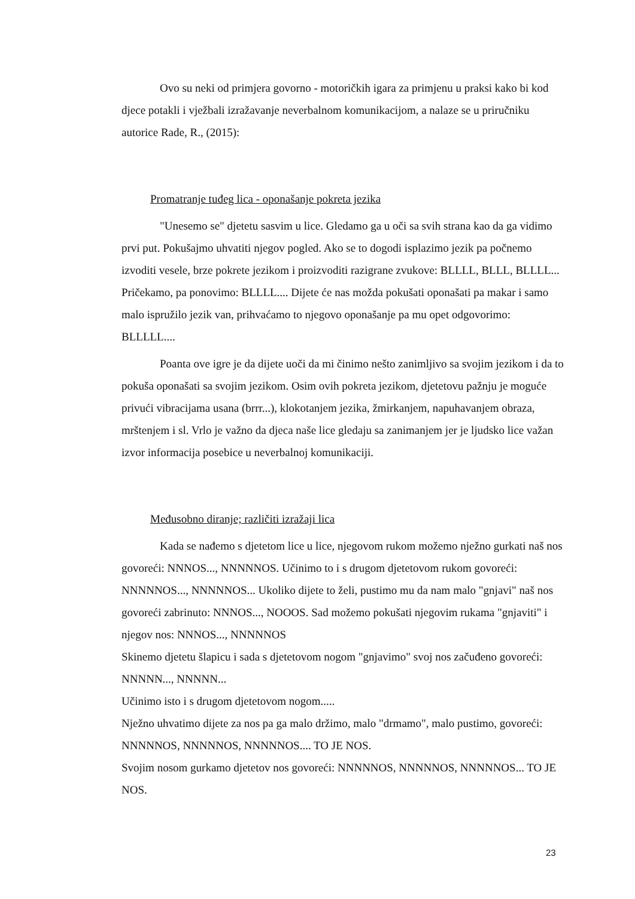Ovo su neki od primjera govorno - motoričkih igara za primjenu u praksi kako bi kod djece potakli i vježbali izražavanje neverbalnom komunikacijom, a nalaze se u priručniku autorice Rade, R., (2015):
Promatranje tuđeg lica - oponašanje pokreta jezika
"Unesemo se" djetetu sasvim u lice. Gledamo ga u oči sa svih strana kao da ga vidimo prvi put. Pokušajmo uhvatiti njegov pogled. Ako se to dogodi isplazimo jezik pa počnemo izvoditi vesele, brze pokrete jezikom i proizvoditi razigrane zvukove: BLLLL, BLLL, BLLLL... Pričekamo, pa ponovimo: BLLLL.... Dijete će nas možda pokušati oponašati pa makar i samo malo ispružilo jezik van, prihvaćamo to njegovo oponašanje pa mu opet odgovorimo: BLLLLL....
Poanta ove igre je da dijete uoči da mi činimo nešto zanimljivo sa svojim jezikom i da to pokuša oponašati sa svojim jezikom. Osim ovih pokreta jezikom, djetetovu pažnju je moguće privući vibracijama usana (brrr...), klokotanjem jezika, žmirkanjem, napuhavanjem obraza, mrštenjem i sl. Vrlo je važno da djeca naše lice gledaju sa zanimanjem jer je ljudsko lice važan izvor informacija posebice u neverbalnoj komunikaciji.
Međusobno diranje; različiti izražaji lica
Kada se nađemo s djetetom lice u lice, njegovom rukom možemo nježno gurkati naš nos govoreći: NNNOS..., NNNNNOS. Učinimo to i s drugom djetetovom rukom govoreći: NNNNNOS..., NNNNNOS... Ukoliko dijete to želi, pustimo mu da nam malo "gnjavi" naš nos govoreći zabrinuto: NNNOS..., NOOOS. Sad možemo pokušati njegovim rukama "gnjaviti" i njegov nos: NNNOS..., NNNNNOS
Skinemo djetetu šlapicu i sada s djetetovom nogom "gnjavimo" svoj nos začuđeno govoreći: NNNNN..., NNNNN...
Učinimo isto i s drugom djetetovom nogom.....
Nježno uhvatimo dijete za nos pa ga malo držimo, malo "drmamo", malo pustimo, govoreći: NNNNNOS, NNNNNOS, NNNNNOS.... TO JE NOS.
Svojim nosom gurkamo djetetov nos govoreći: NNNNNOS, NNNNNOS, NNNNNOS... TO JE NOS.
23